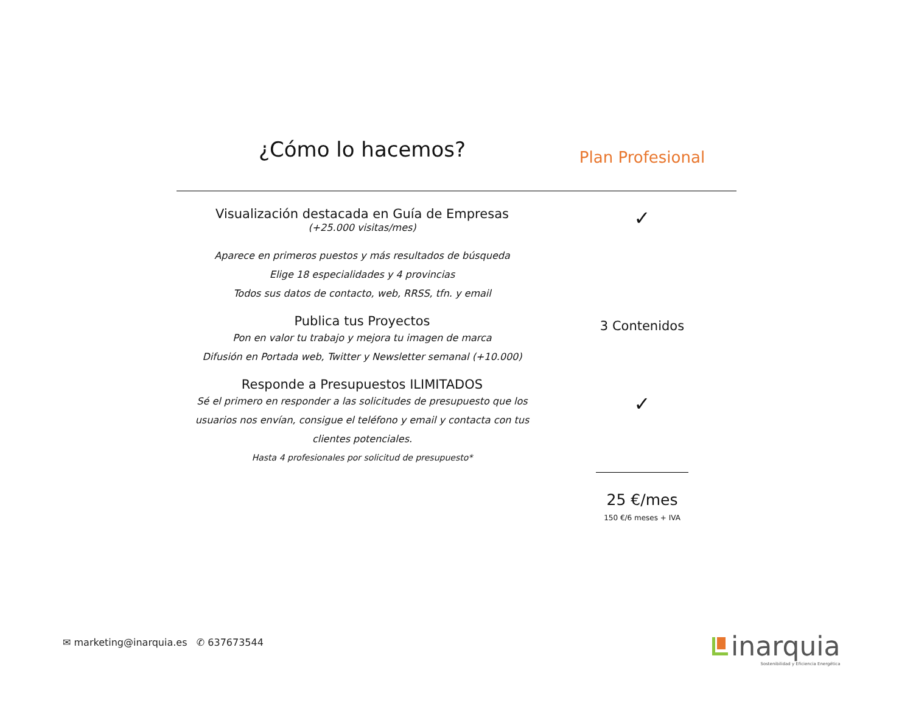¿Cómo lo hacemos?
Plan Profesional
Visualización destacada en Guía de Empresas
(+25.000 visitas/mes)
Aparece en primeros puestos y más resultados de búsqueda
Elige 18 especialidades y 4 provincias
Todos sus datos de contacto, web, RRSS, tfn. y email
✓
Publica tus Proyectos
Pon en valor tu trabajo y mejora tu imagen de marca
Difusión en Portada web, Twitter y Newsletter semanal (+10.000)
3 Contenidos
Responde a Presupuestos ILIMITADOS
Sé el primero en responder a las solicitudes de presupuesto que los usuarios nos envían, consigue el teléfono y email y contacta con tus clientes potenciales.
Hasta 4 profesionales por solicitud de presupuesto*
✓
25 €/mes
150 €/6 meses + IVA
✉ marketing@inarquia.es ✆ 637673544
inarquia
Sostenibilidad y Eficiencia Energética